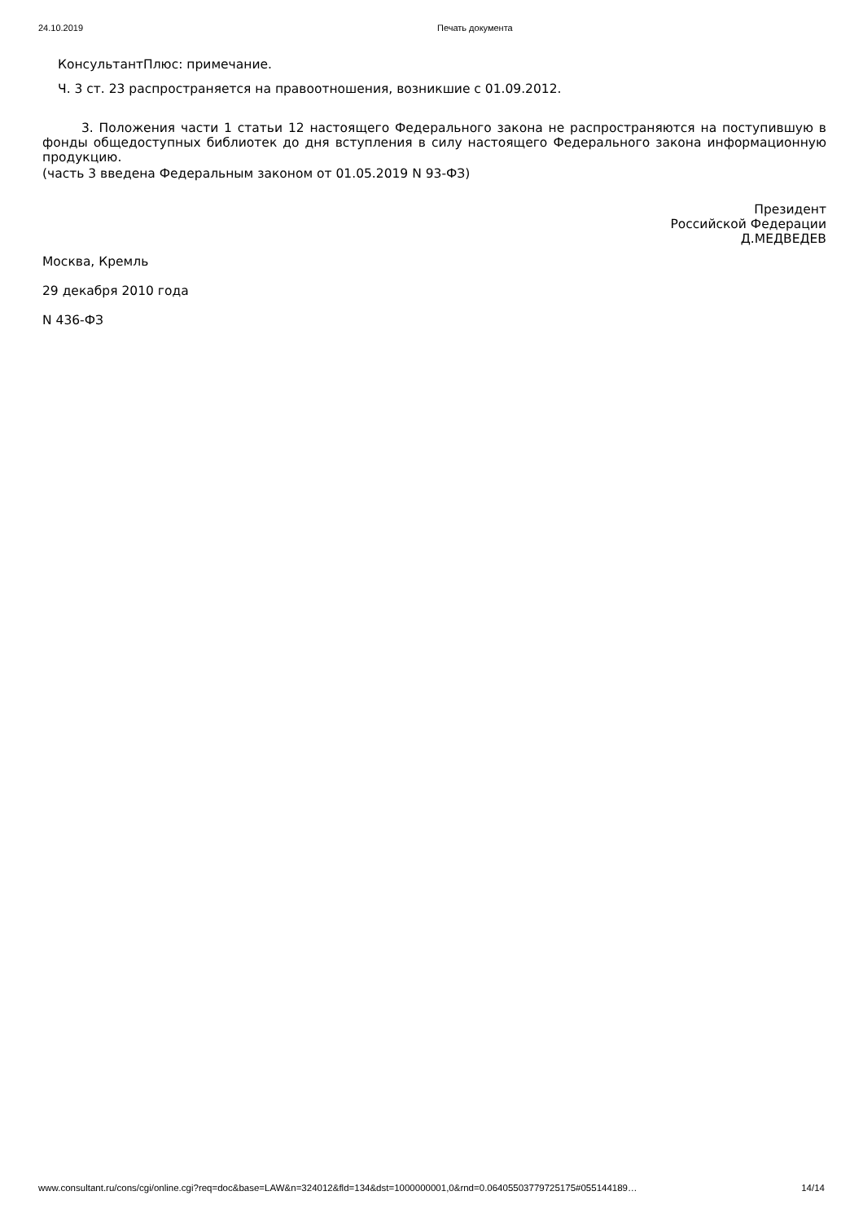24.10.2019 Печать документа
КонсультантПлюс: примечание.
Ч. 3 ст. 23 распространяется на правоотношения, возникшие с 01.09.2012.
3. Положения части 1 статьи 12 настоящего Федерального закона не распространяются на поступившую в фонды общедоступных библиотек до дня вступления в силу настоящего Федерального закона информационную продукцию.
(часть 3 введена Федеральным законом от 01.05.2019 N 93-ФЗ)
Президент
Российской Федерации
Д.МЕДВЕДЕВ
Москва, Кремль
29 декабря 2010 года
N 436-ФЗ
www.consultant.ru/cons/cgi/online.cgi?req=doc&base=LAW&n=324012&fld=134&dst=1000000001,0&rnd=0.06405503779725175#055144189… 14/14